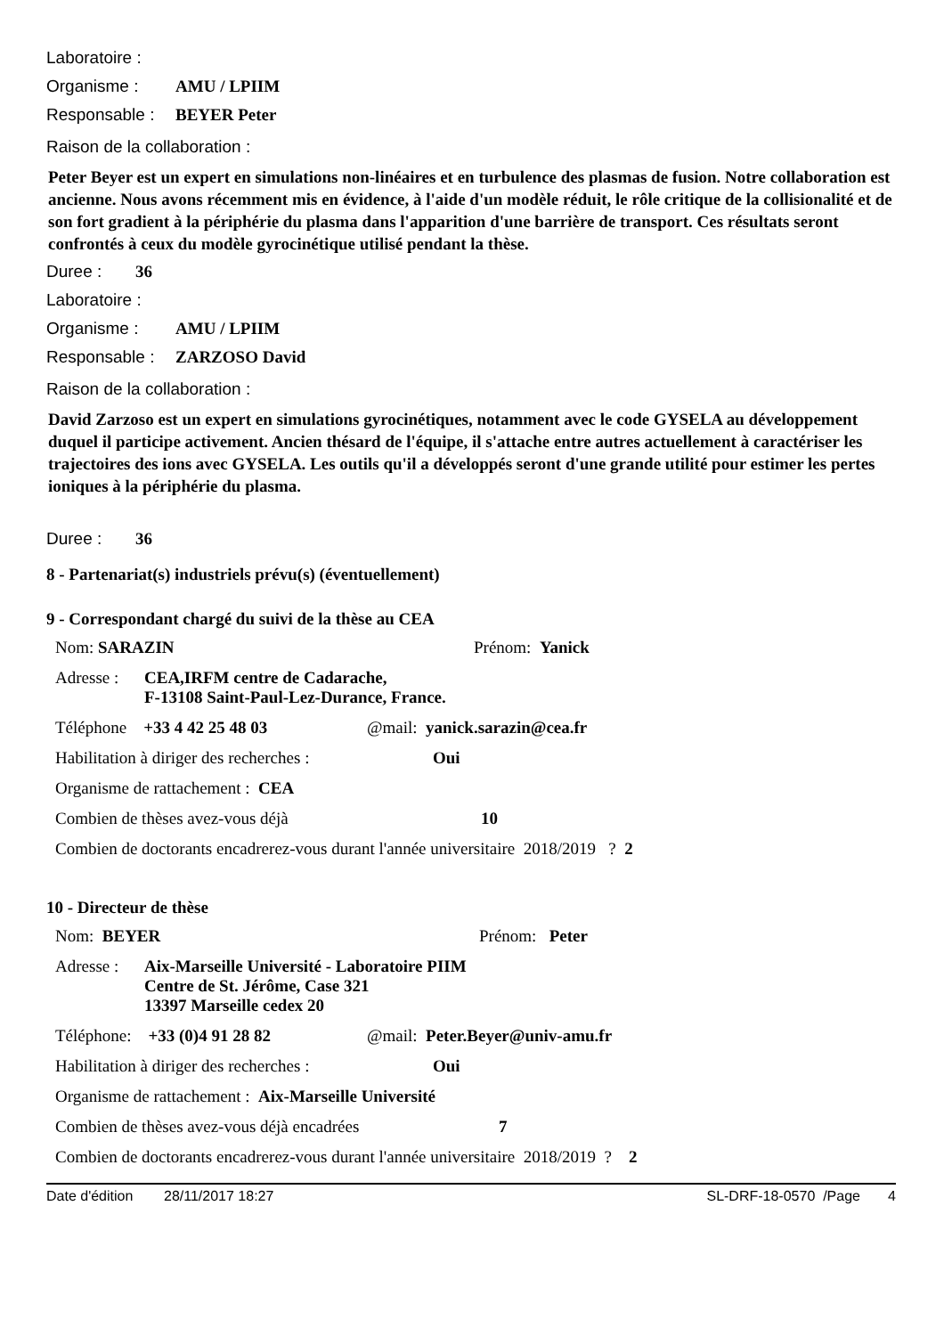Laboratoire :
Organisme : AMU / LPIIM
Responsable : BEYER Peter
Raison de la collaboration :
Peter Beyer est un expert en simulations non-linéaires et en turbulence des plasmas de fusion. Notre collaboration est ancienne. Nous avons récemment mis en évidence, à l'aide d'un modèle réduit, le rôle critique de la collisionalité et de son fort gradient à la périphérie du plasma dans l'apparition d'une barrière de transport. Ces résultats seront confrontés à ceux du modèle gyrocinétique utilisé pendant la thèse.
Duree : 36
Laboratoire :
Organisme : AMU / LPIIM
Responsable : ZARZOSO David
Raison de la collaboration :
David Zarzoso est un expert en simulations gyrocinétiques, notamment avec le code GYSELA au développement duquel il participe activement. Ancien thésard de l'équipe, il s'attache entre autres actuellement à caractériser les trajectoires des ions avec GYSELA. Les outils qu'il a développés seront d'une grande utilité pour estimer les pertes ioniques à la périphérie du plasma.
Duree : 36
8 - Partenariat(s) industriels prévu(s) (éventuellement)
9 - Correspondant chargé du suivi de la thèse au CEA
Nom: SARAZIN Prénom: Yanick
Adresse : CEA,IRFM centre de Cadarache,
F-13108 Saint-Paul-Lez-Durance, France.
Téléphone +33 4 42 25 48 03 @mail: yanick.sarazin@cea.fr
Habilitation à diriger des recherches : Oui
Organisme de rattachement : CEA
Combien de thèses avez-vous déjà 10
Combien de doctorants encadrerez-vous durant l'année universitaire 2018/2019 ? 2
10 - Directeur de thèse
Nom: BEYER Prénom: Peter
Adresse : Aix-Marseille Université - Laboratoire PIIM
Centre de St. Jérôme, Case 321
13397 Marseille cedex 20
Téléphone: +33 (0)4 91 28 82 @mail: Peter.Beyer@univ-amu.fr
Habilitation à diriger des recherches : Oui
Organisme de rattachement : Aix-Marseille Université
Combien de thèses avez-vous déjà encadrées 7
Combien de doctorants encadrerez-vous durant l'année universitaire 2018/2019 ? 2
Date d'édition 28/11/2017 18:27 SL-DRF-18-0570 /Page 4